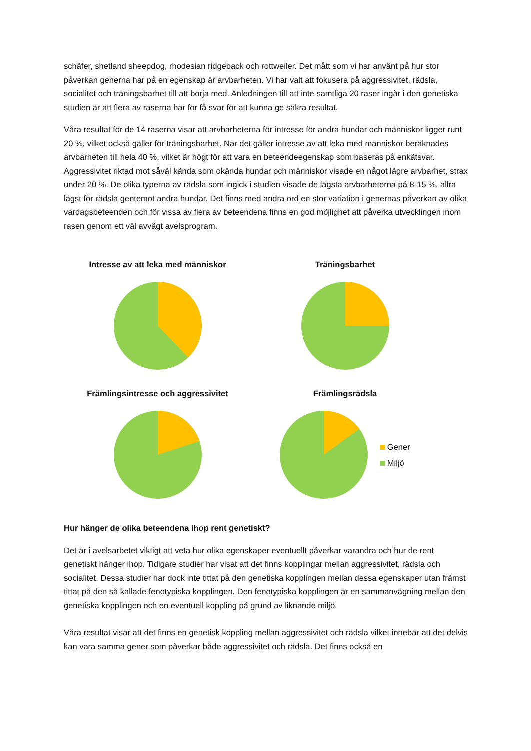schäfer, shetland sheepdog, rhodesian ridgeback och rottweiler. Det mått som vi har använt på hur stor påverkan generna har på en egenskap är arvbarheten. Vi har valt att fokusera på aggressivitet, rädsla, socialitet och träningsbarhet till att börja med. Anledningen till att inte samtliga 20 raser ingår i den genetiska studien är att flera av raserna har för få svar för att kunna ge säkra resultat.
Våra resultat för de 14 raserna visar att arvbarheterna för intresse för andra hundar och människor ligger runt 20 %, vilket också gäller för träningsbarhet. När det gäller intresse av att leka med människor beräknades arvbarheten till hela 40 %, vilket är högt för att vara en beteendeegenskap som baseras på enkätsvar. Aggressivitet riktad mot såväl kända som okända hundar och människor visade en något lägre arvbarhet, strax under 20 %. De olika typerna av rädsla som ingick i studien visade de lägsta arvbarheterna på 8-15 %, allra lägst för rädsla gentemot andra hundar. Det finns med andra ord en stor variation i genernas påverkan av olika vardagsbeteenden och för vissa av flera av beteendena finns en god möjlighet att påverka utvecklingen inom rasen genom ett väl avvägt avelsprogram.
Intresse av att leka med människor
Träningsbarhet
Främlingsintresse och aggressivitet
Främlingsrädsla
Gener
Miljö
Hur hänger de olika beteendena ihop rent genetiskt?
Det är i avelsarbetet viktigt att veta hur olika egenskaper eventuellt påverkar varandra och hur de rent genetiskt hänger ihop. Tidigare studier har visat att det finns kopplingar mellan aggressivitet, rädsla och socialitet. Dessa studier har dock inte tittat på den genetiska kopplingen mellan dessa egenskaper utan främst tittat på den så kallade fenotypiska kopplingen. Den fenotypiska kopplingen är en sammanvägning mellan den genetiska kopplingen och en eventuell koppling på grund av liknande miljö.
Våra resultat visar att det finns en genetisk koppling mellan aggressivitet och rädsla vilket innebär att det delvis kan vara samma gener som påverkar både aggressivitet och rädsla. Det finns också en